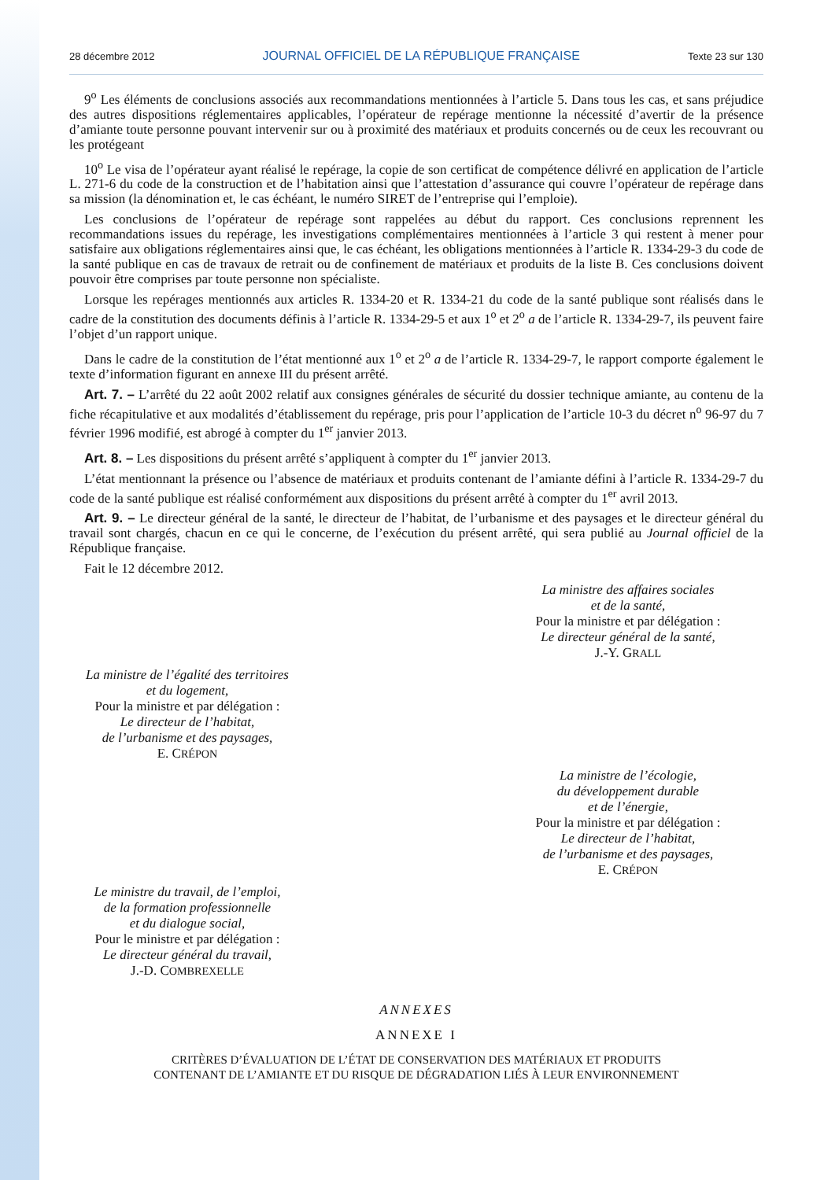28 décembre 2012 JOURNAL OFFICIEL DE LA RÉPUBLIQUE FRANÇAISE Texte 23 sur 130
9<sup>o</sup> Les éléments de conclusions associés aux recommandations mentionnées à l’article 5. Dans tous les cas, et sans préjudice des autres dispositions réglementaires applicables, l’opérateur de repérage mentionne la nécessité d’avertir de la présence d’amiante toute personne pouvant intervenir sur ou à proximité des matériaux et produits concernés ou de ceux les recouvrant ou les protégeant
10<sup>o</sup> Le visa de l’opérateur ayant réalisé le repérage, la copie de son certificat de compétence délivré en application de l’article L. 271-6 du code de la construction et de l’habitation ainsi que l’attestation d’assurance qui couvre l’opérateur de repérage dans sa mission (la dénomination et, le cas échéant, le numéro SIRET de l’entreprise qui l’emploie).
Les conclusions de l’opérateur de repérage sont rappelées au début du rapport. Ces conclusions reprennent les recommandations issues du repérage, les investigations complémentaires mentionnées à l’article 3 qui restent à mener pour satisfaire aux obligations réglementaires ainsi que, le cas échéant, les obligations mentionnées à l’article R. 1334-29-3 du code de la santé publique en cas de travaux de retrait ou de confinement de matériaux et produits de la liste B. Ces conclusions doivent pouvoir être comprises par toute personne non spécialiste.
Lorsque les repérages mentionnés aux articles R. 1334-20 et R. 1334-21 du code de la santé publique sont réalisés dans le cadre de la constitution des documents définis à l’article R. 1334-29-5 et aux 1<sup>o</sup> et 2<sup>o</sup> a de l’article R. 1334-29-7, ils peuvent faire l’objet d’un rapport unique.
Dans le cadre de la constitution de l’état mentionné aux 1<sup>o</sup> et 2<sup>o</sup> a de l’article R. 1334-29-7, le rapport comporte également le texte d’information figurant en annexe III du présent arrêté.
Art. 7. – L’arrêté du 22 août 2002 relatif aux consignes générales de sécurité du dossier technique amiante, au contenu de la fiche récapitulative et aux modalités d’établissement du repérage, pris pour l’application de l’article 10-3 du décret n<sup>o</sup> 96-97 du 7 février 1996 modifié, est abrogé à compter du 1<sup>er</sup> janvier 2013.
Art. 8. – Les dispositions du présent arrêté s’appliquent à compter du 1<sup>er</sup> janvier 2013.
L’état mentionnant la présence ou l’absence de matériaux et produits contenant de l’amiante défini à l’article R. 1334-29-7 du code de la santé publique est réalisé conformément aux dispositions du présent arrêté à compter du 1<sup>er</sup> avril 2013.
Art. 9. – Le directeur général de la santé, le directeur de l’habitat, de l’urbanisme et des paysages et le directeur général du travail sont chargés, chacun en ce qui le concerne, de l’exécution du présent arrêté, qui sera publié au Journal officiel de la République française.
Fait le 12 décembre 2012.
La ministre des affaires sociales
et de la santé,
Pour la ministre et par délégation :
Le directeur général de la santé,
J.-Y. GRALL
La ministre de l’égalité des territoires
et du logement,
Pour la ministre et par délégation :
Le directeur de l’habitat,
de l’urbanisme et des paysages,
E. CRÉPON
La ministre de l’écologie,
du développement durable
et de l’énergie,
Pour la ministre et par délégation :
Le directeur de l’habitat,
de l’urbanisme et des paysages,
E. CRÉPON
Le ministre du travail, de l’emploi,
de la formation professionnelle
et du dialogue social,
Pour le ministre et par délégation :
Le directeur général du travail,
J.-D. COMBREXELLE
ANNEXES
ANNEXE I
CRITÈRES D’ÉVALUATION DE L’ÉTAT DE CONSERVATION DES MATÉRIAUX ET PRODUITS
CONTENANT DE L’AMIANTE ET DU RISQUE DE DÉGRADATION LIÉS À LEUR ENVIRONNEMENT